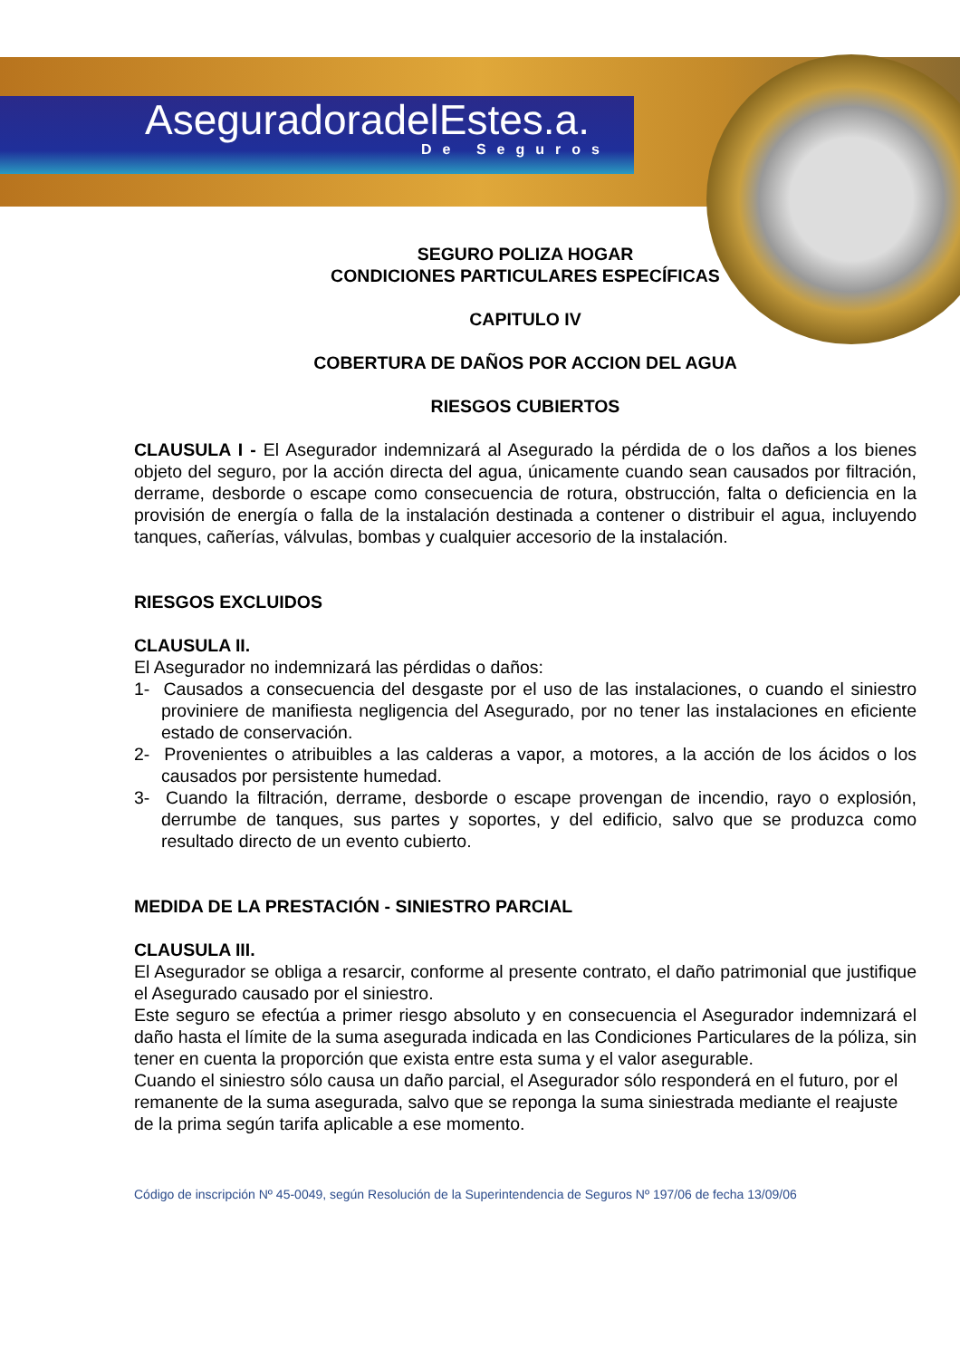AseguradoradelEstes.a.
De Seguros
SEGURO POLIZA HOGAR
CONDICIONES PARTICULARES ESPECÍFICAS
CAPITULO IV
COBERTURA DE DAÑOS POR ACCION DEL AGUA
RIESGOS CUBIERTOS
CLAUSULA I - El Asegurador indemnizará al Asegurado la pérdida de o los daños a los bienes objeto del seguro, por la acción directa del agua, únicamente cuando sean causados por filtración, derrame, desborde o escape como consecuencia de rotura, obstrucción, falta o deficiencia en la provisión de energía o falla de la instalación destinada a contener o distribuir el agua, incluyendo tanques, cañerías, válvulas, bombas y cualquier accesorio de la instalación.
RIESGOS EXCLUIDOS
CLAUSULA II.
El Asegurador no indemnizará las pérdidas o daños:
1- Causados a consecuencia del desgaste por el uso de las instalaciones, o cuando el siniestro proviniere de manifiesta negligencia del Asegurado, por no tener las instalaciones en eficiente estado de conservación.
2- Provenientes o atribuibles a las calderas a vapor, a motores, a la acción de los ácidos o los causados por persistente humedad.
3- Cuando la filtración, derrame, desborde o escape provengan de incendio, rayo o explosión, derrumbe de tanques, sus partes y soportes, y del edificio, salvo que se produzca como resultado directo de un evento cubierto.
MEDIDA DE LA PRESTACIÓN - SINIESTRO PARCIAL
CLAUSULA III.
El Asegurador se obliga a resarcir, conforme al presente contrato, el daño patrimonial que justifique el Asegurado causado por el siniestro.
Este seguro se efectúa a primer riesgo absoluto y en consecuencia el Asegurador indemnizará el daño hasta el límite de la suma asegurada indicada en las Condiciones Particulares de la póliza, sin tener en cuenta la proporción que exista entre esta suma y el valor asegurable.
Cuando el siniestro sólo causa un daño parcial, el Asegurador sólo responderá en el futuro, por el remanente de la suma asegurada, salvo que se reponga la suma siniestrada mediante el reajuste de la prima según tarifa aplicable a ese momento.
Código de inscripción Nº 45-0049, según Resolución de la Superintendencia de Seguros Nº 197/06 de fecha 13/09/06